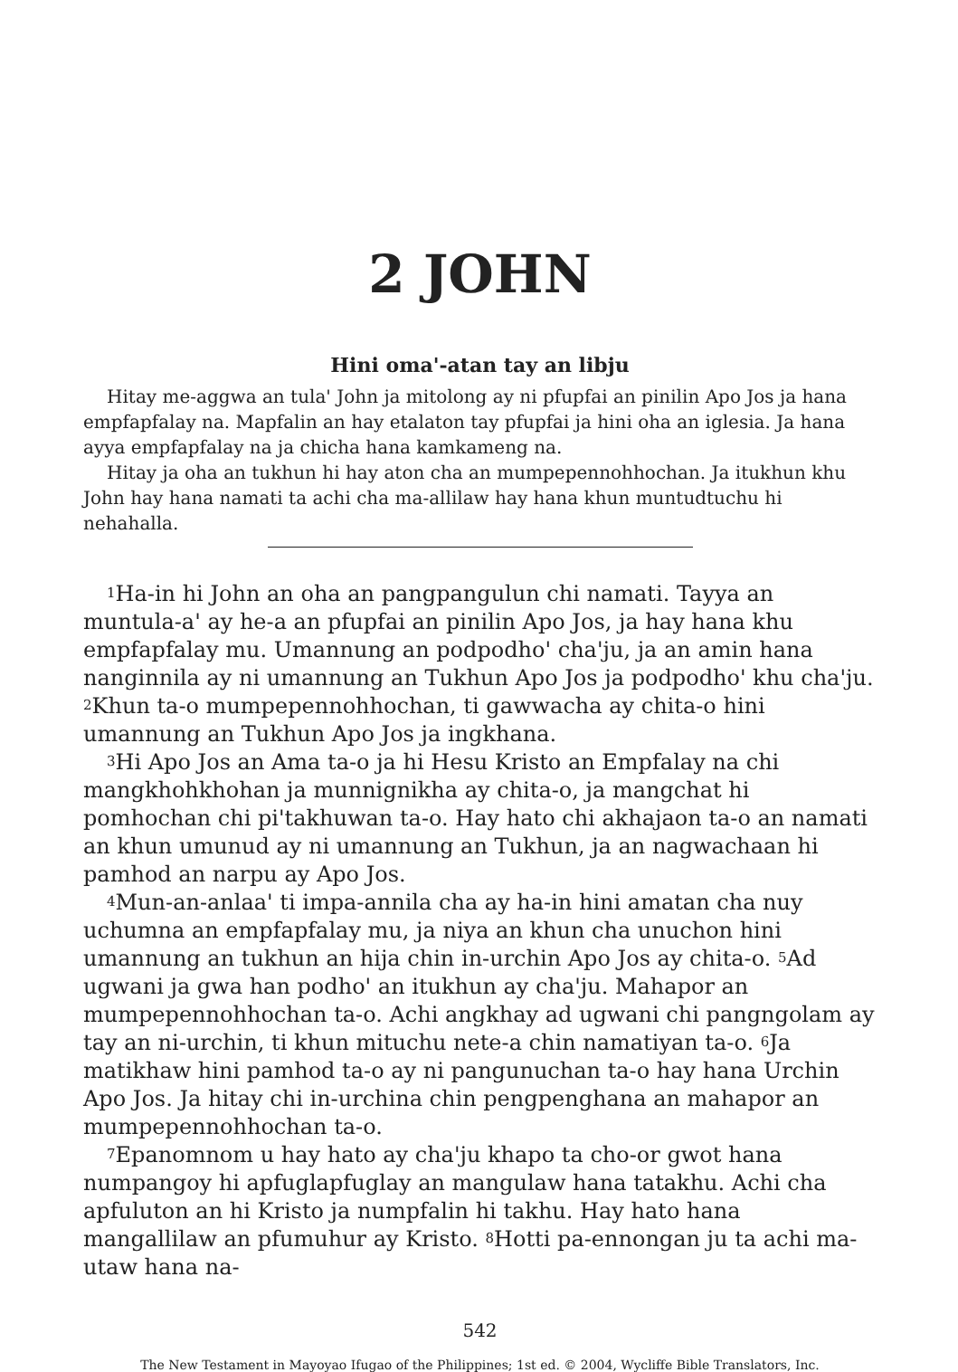2 JOHN
Hini oma'-atan tay an libju
Hitay me-aggwa an tula' John ja mitolong ay ni pfupfai an pinilin Apo Jos ja hana empfapfalay na. Mapfalin an hay etalaton tay pfupfai ja hini oha an iglesia. Ja hana ayya empfapfalay na ja chicha hana kamkameng na.
Hitay ja oha an tukhun hi hay aton cha an mumpepennohhochan. Ja itukhun khu John hay hana namati ta achi cha ma-allilaw hay hana khun muntudtuchu hi nehahalla.
<sup>1</sup> Ha-in hi John an oha an pangpangulun chi namati. Tayya an muntula-a' ay he-a an pfupfai an pinilin Apo Jos, ja hay hana khu empfapfalay mu. Umannung an podpodho' cha'ju, ja an amin hana nanginnila ay ni umannung an Tukhun Apo Jos ja podpodho' khu cha'ju. <sup>2</sup>Khun ta-o mumpepennohhochan, ti gawwacha ay chita-o hini umannung an Tukhun Apo Jos ja ingkhana.
<sup>3</sup> Hi Apo Jos an Ama ta-o ja hi Hesu Kristo an Empfalay na chi mangkhohkhohan ja munnignikha ay chita-o, ja mangchat hi pomhochan chi pi'takhuwan ta-o. Hay hato chi akhajaon ta-o an namati an khun umunud ay ni umannung an Tukhun, ja an nagwachaan hi pamhod an narpu ay Apo Jos.
<sup>4</sup> Mun-an-anlaa' ti impa-annila cha ay ha-in hini amatan cha nuy uchumna an empfapfalay mu, ja niya an khun cha unuchon hini umannung an tukhun an hija chin in-urchin Apo Jos ay chita-o. <sup>5</sup>Ad ugwani ja gwa han podho' an itukhun ay cha'ju. Mahapor an mumpepennohhochan ta-o. Achi angkhay ad ugwani chi pangngolam ay tay an ni-urchin, ti khun mituchu nete-a chin namatiyan ta-o. <sup>6</sup>Ja matikhaw hini pamhod ta-o ay ni pangunuchan ta-o hay hana Urchin Apo Jos. Ja hitay chi in-urchina chin pengpenghana an mahapor an mumpepennohhochan ta-o.
<sup>7</sup> Epanomnom u hay hato ay cha'ju khapo ta cho-or gwot hana numpangoy hi apfuglapfuglay an mangulaw hana tatakhu. Achi cha apfuluton an hi Kristo ja numpfalin hi takhu. Hay hato hana mangallilaw an pfumuhur ay Kristo. <sup>8</sup>Hotti pa-ennongan ju ta achi ma-utaw hana na-
542
The New Testament in Mayoyao Ifugao of the Philippines; 1st ed. © 2004, Wycliffe Bible Translators, Inc.